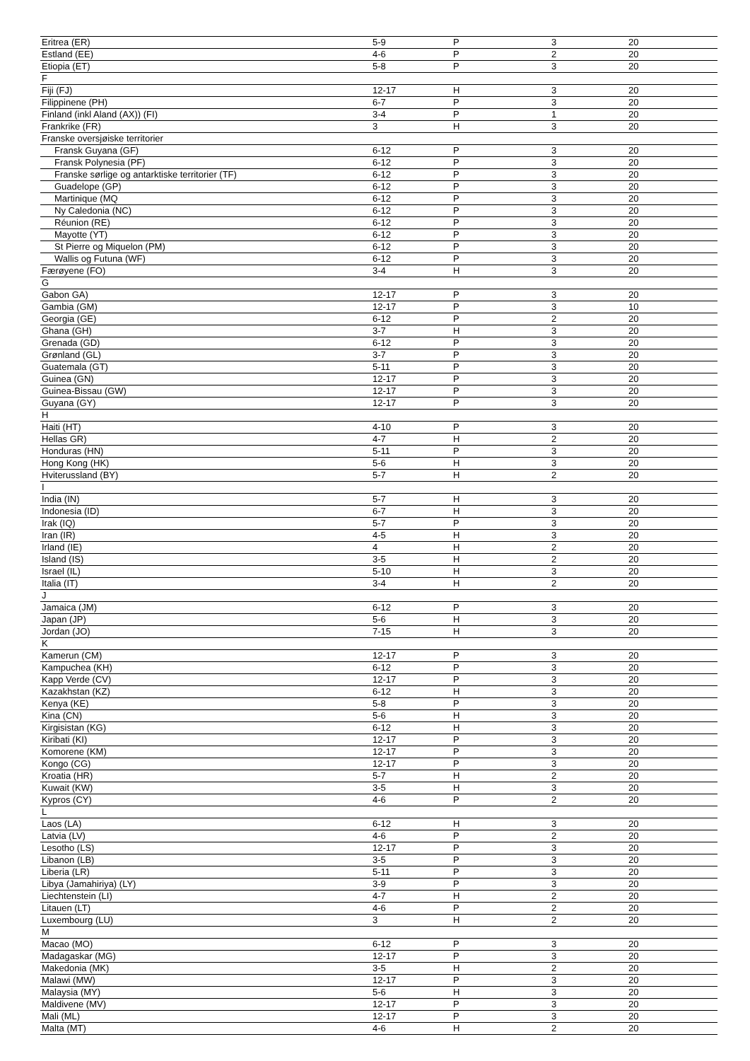| Eritrea (ER) | 5-9 | P | 3 | 20 |
| Estland (EE) | 4-6 | P | 2 | 20 |
| Etiopia (ET) | 5-8 | P | 3 | 20 |
| F | | | | |
| Fiji (FJ) | 12-17 | H | 3 | 20 |
| Filippinene (PH) | 6-7 | P | 3 | 20 |
| Finland (inkl Aland (AX)) (FI) | 3-4 | P | 1 | 20 |
| Frankrike (FR) | 3 | H | 3 | 20 |
| Franske oversjøiske territorier | | | | |
| Fransk Guyana (GF) | 6-12 | P | 3 | 20 |
| Fransk Polynesia (PF) | 6-12 | P | 3 | 20 |
| Franske sørlige og antarktiske territorier (TF) | 6-12 | P | 3 | 20 |
| Guadelope (GP) | 6-12 | P | 3 | 20 |
| Martinique (MQ | 6-12 | P | 3 | 20 |
| Ny Caledonia (NC) | 6-12 | P | 3 | 20 |
| Réunion (RE) | 6-12 | P | 3 | 20 |
| Mayotte (YT) | 6-12 | P | 3 | 20 |
| St Pierre og Miquelon (PM) | 6-12 | P | 3 | 20 |
| Wallis og Futuna (WF) | 6-12 | P | 3 | 20 |
| Færøyene (FO) | 3-4 | H | 3 | 20 |
| G | | | | |
| Gabon GA) | 12-17 | P | 3 | 20 |
| Gambia (GM) | 12-17 | P | 3 | 10 |
| Georgia (GE) | 6-12 | P | 2 | 20 |
| Ghana (GH) | 3-7 | H | 3 | 20 |
| Grenada (GD) | 6-12 | P | 3 | 20 |
| Grønland (GL) | 3-7 | P | 3 | 20 |
| Guatemala (GT) | 5-11 | P | 3 | 20 |
| Guinea (GN) | 12-17 | P | 3 | 20 |
| Guinea-Bissau (GW) | 12-17 | P | 3 | 20 |
| Guyana (GY) | 12-17 | P | 3 | 20 |
| H | | | | |
| Haiti (HT) | 4-10 | P | 3 | 20 |
| Hellas GR) | 4-7 | H | 2 | 20 |
| Honduras (HN) | 5-11 | P | 3 | 20 |
| Hong Kong (HK) | 5-6 | H | 3 | 20 |
| Hviterussland (BY) | 5-7 | H | 2 | 20 |
| I | | | | |
| India (IN) | 5-7 | H | 3 | 20 |
| Indonesia (ID) | 6-7 | H | 3 | 20 |
| Irak (IQ) | 5-7 | P | 3 | 20 |
| Iran (IR) | 4-5 | H | 3 | 20 |
| Irland (IE) | 4 | H | 2 | 20 |
| Island (IS) | 3-5 | H | 2 | 20 |
| Israel (IL) | 5-10 | H | 3 | 20 |
| Italia (IT) | 3-4 | H | 2 | 20 |
| J | | | | |
| Jamaica (JM) | 6-12 | P | 3 | 20 |
| Japan (JP) | 5-6 | H | 3 | 20 |
| Jordan (JO) | 7-15 | H | 3 | 20 |
| K | | | | |
| Kamerun (CM) | 12-17 | P | 3 | 20 |
| Kampuchea (KH) | 6-12 | P | 3 | 20 |
| Kapp Verde (CV) | 12-17 | P | 3 | 20 |
| Kazakhstan (KZ) | 6-12 | H | 3 | 20 |
| Kenya (KE) | 5-8 | P | 3 | 20 |
| Kina (CN) | 5-6 | H | 3 | 20 |
| Kirgisistan (KG) | 6-12 | H | 3 | 20 |
| Kiribati (KI) | 12-17 | P | 3 | 20 |
| Komorene (KM) | 12-17 | P | 3 | 20 |
| Kongo (CG) | 12-17 | P | 3 | 20 |
| Kroatia (HR) | 5-7 | H | 2 | 20 |
| Kuwait (KW) | 3-5 | H | 3 | 20 |
| Kypros (CY) | 4-6 | P | 2 | 20 |
| L | | | | |
| Laos (LA) | 6-12 | H | 3 | 20 |
| Latvia (LV) | 4-6 | P | 2 | 20 |
| Lesotho (LS) | 12-17 | P | 3 | 20 |
| Libanon (LB) | 3-5 | P | 3 | 20 |
| Liberia (LR) | 5-11 | P | 3 | 20 |
| Libya (Jamahiriya) (LY) | 3-9 | P | 3 | 20 |
| Liechtenstein (LI) | 4-7 | H | 2 | 20 |
| Litauen (LT) | 4-6 | P | 2 | 20 |
| Luxembourg (LU) | 3 | H | 2 | 20 |
| M | | | | |
| Macao (MO) | 6-12 | P | 3 | 20 |
| Madagaskar (MG) | 12-17 | P | 3 | 20 |
| Makedonia (MK) | 3-5 | H | 2 | 20 |
| Malawi (MW) | 12-17 | P | 3 | 20 |
| Malaysia (MY) | 5-6 | H | 3 | 20 |
| Maldivene (MV) | 12-17 | P | 3 | 20 |
| Mali (ML) | 12-17 | P | 3 | 20 |
| Malta (MT) | 4-6 | H | 2 | 20 |